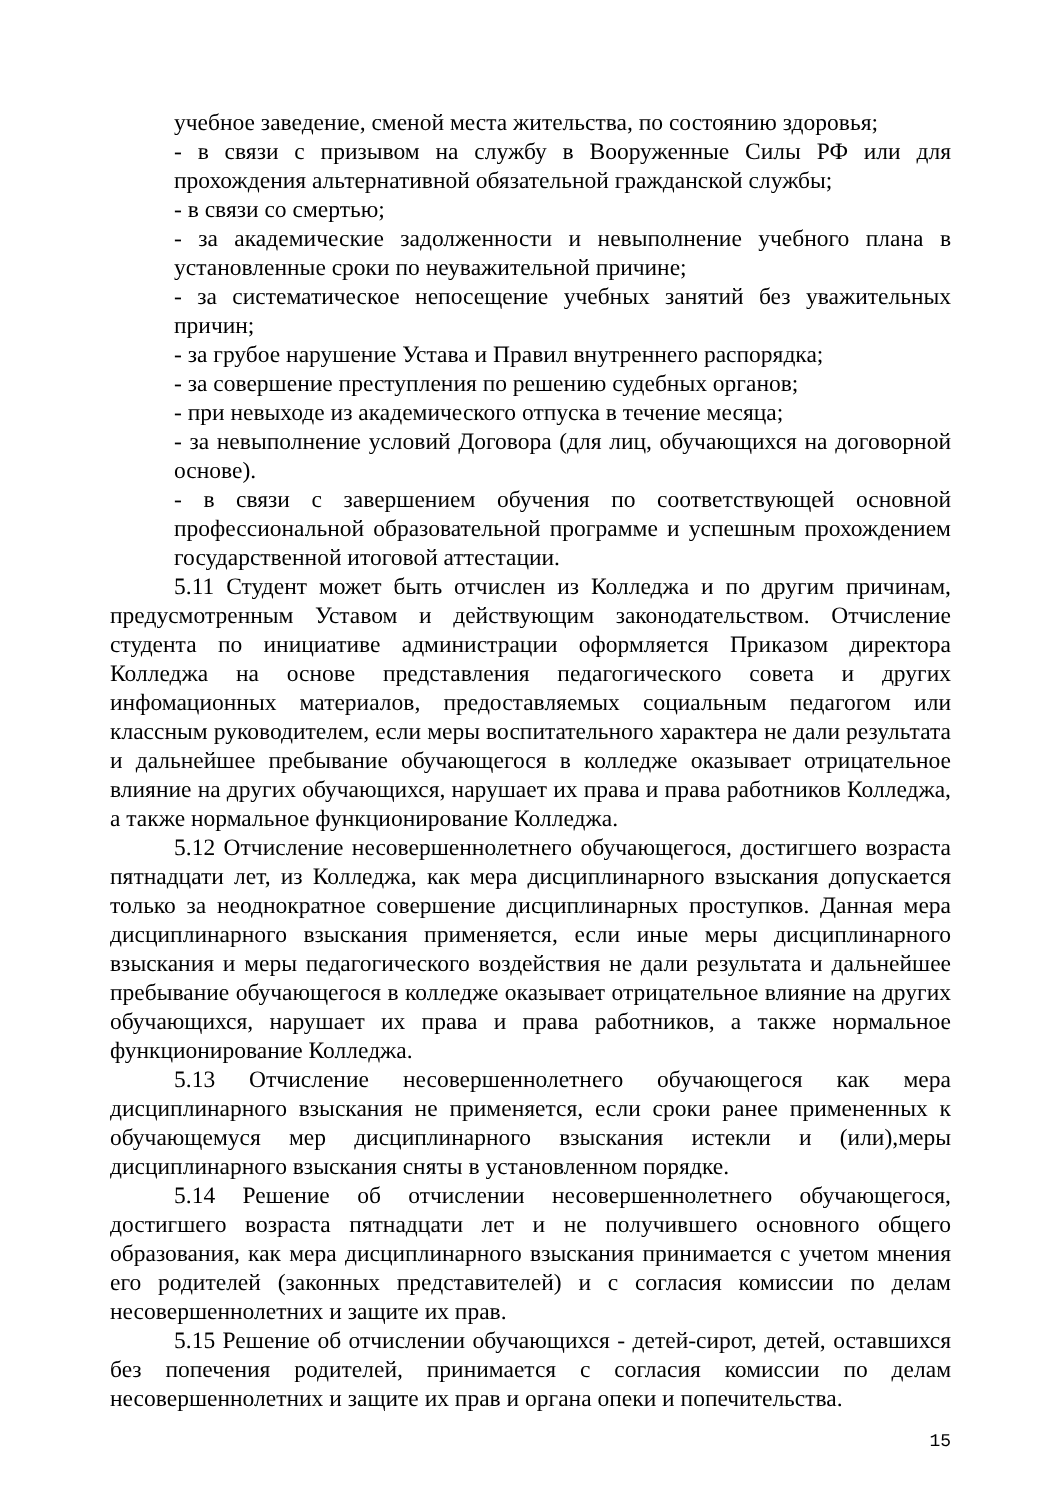учебное заведение, сменой места жительства, по состоянию здоровья;
- в связи с призывом на службу в Вооруженные Силы РФ или для прохождения альтернативной обязательной гражданской службы;
- в связи со смертью;
- за академические задолженности и невыполнение учебного плана в установленные сроки по неуважительной причине;
- за систематическое непосещение учебных занятий без уважительных причин;
- за грубое нарушение Устава и Правил внутреннего распорядка;
- за совершение преступления по решению судебных органов;
- при невыходе из академического отпуска в течение месяца;
- за невыполнение условий Договора (для лиц, обучающихся на договорной основе).
- в связи с завершением обучения по соответствующей основной профессиональной образовательной программе и успешным прохождением государственной итоговой аттестации.
5.11 Студент может быть отчислен из Колледжа и по другим причинам, предусмотренным Уставом и действующим законодательством. Отчисление студента по инициативе администрации оформляется Приказом директора Колледжа на основе представления педагогического совета и других инфомационных материалов, предоставляемых социальным педагогом или классным руководителем, если меры воспитательного характера не дали результата и дальнейшее пребывание обучающегося в колледже оказывает отрицательное влияние на других обучающихся, нарушает их права и права работников Колледжа, а также нормальное функционирование Колледжа.
5.12 Отчисление несовершеннолетнего обучающегося, достигшего возраста пятнадцати лет, из Колледжа, как мера дисциплинарного взыскания допускается только за неоднократное совершение дисциплинарных проступков. Данная мера дисциплинарного взыскания применяется, если иные меры дисциплинарного взыскания и меры педагогического воздействия не дали результата и дальнейшее пребывание обучающегося в колледже оказывает отрицательное влияние на других обучающихся, нарушает их права и права работников, а также нормальное функционирование Колледжа.
5.13 Отчисление несовершеннолетнего обучающегося как мера дисциплинарного взыскания не применяется, если сроки ранее примененных к обучающемуся мер дисциплинарного взыскания истекли и (или),меры дисциплинарного взыскания сняты в установленном порядке.
5.14 Решение об отчислении несовершеннолетнего обучающегося, достигшего возраста пятнадцати лет и не получившего основного общего образования, как мера дисциплинарного взыскания принимается с учетом мнения его родителей (законных представителей) и с согласия комиссии по делам несовершеннолетних и защите их прав.
5.15 Решение об отчислении обучающихся - детей-сирот, детей, оставшихся без попечения родителей, принимается с согласия комиссии по делам несовершеннолетних и защите их прав и органа опеки и попечительства.
15